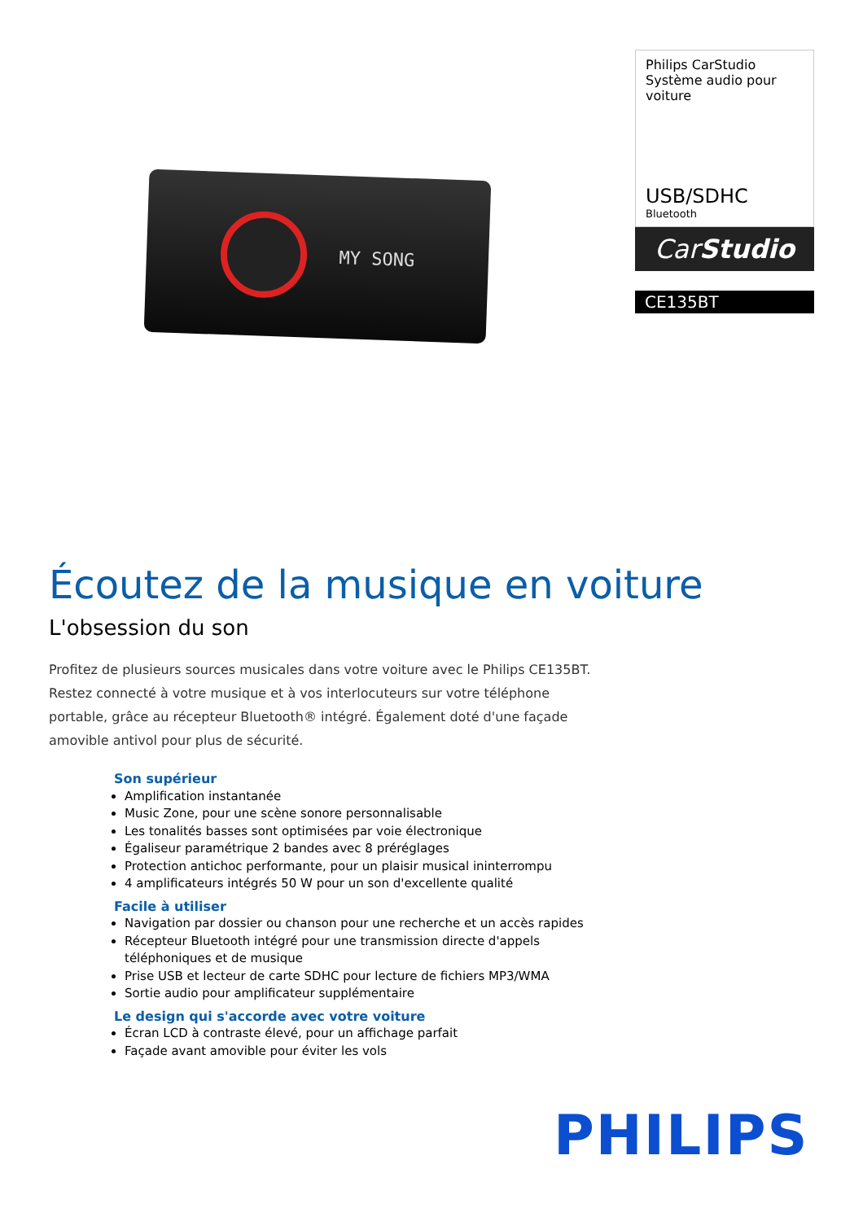MY SONG
Philips CarStudio
Système audio pour voiture
USB/SDHC
Bluetooth
CarStudio
CE135BT
Écoutez de la musique en voiture
L'obsession du son
Profitez de plusieurs sources musicales dans votre voiture avec le Philips CE135BT. Restez connecté à votre musique et à vos interlocuteurs sur votre téléphone portable, grâce au récepteur Bluetooth® intégré. Également doté d'une façade amovible antivol pour plus de sécurité.
Son supérieur
Amplification instantanée
Music Zone, pour une scène sonore personnalisable
Les tonalités basses sont optimisées par voie électronique
Égaliseur paramétrique 2 bandes avec 8 préréglages
Protection antichoc performante, pour un plaisir musical ininterrompu
4 amplificateurs intégrés 50 W pour un son d'excellente qualité
Facile à utiliser
Navigation par dossier ou chanson pour une recherche et un accès rapides
Récepteur Bluetooth intégré pour une transmission directe d'appels téléphoniques et de musique
Prise USB et lecteur de carte SDHC pour lecture de fichiers MP3/WMA
Sortie audio pour amplificateur supplémentaire
Le design qui s'accorde avec votre voiture
Écran LCD à contraste élevé, pour un affichage parfait
Façade avant amovible pour éviter les vols
PHILIPS